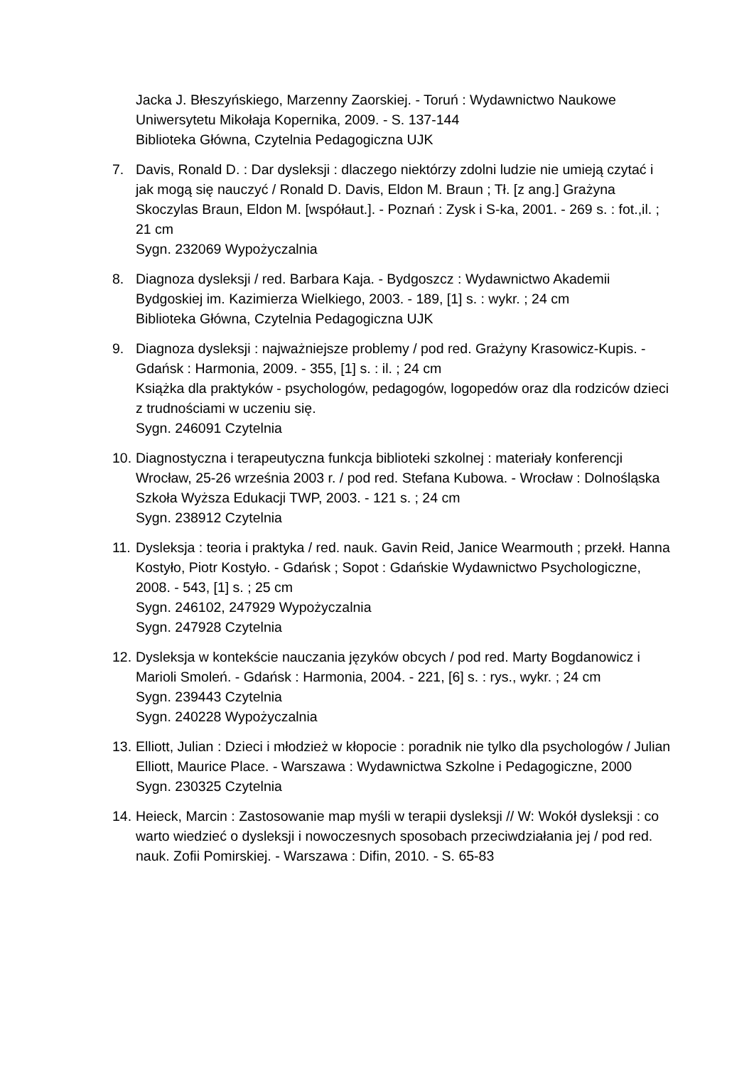Jacka J. Błeszyńskiego, Marzenny Zaorskiej. - Toruń : Wydawnictwo Naukowe Uniwersytetu Mikołaja Kopernika, 2009. - S. 137-144
Biblioteka Główna, Czytelnia Pedagogiczna UJK
7. Davis, Ronald D. : Dar dysleksji : dlaczego niektórzy zdolni ludzie nie umieją czytać i jak mogą się nauczyć / Ronald D. Davis, Eldon M. Braun ; Tł. [z ang.] Grażyna Skoczylas Braun, Eldon M. [współaut.]. - Poznań : Zysk i S-ka, 2001. - 269 s. : fot.,il. ; 21 cm
Sygn. 232069 Wypożyczalnia
8. Diagnoza dysleksji / red. Barbara Kaja. - Bydgoszcz : Wydawnictwo Akademii Bydgoskiej im. Kazimierza Wielkiego, 2003. - 189, [1] s. : wykr. ; 24 cm
Biblioteka Główna, Czytelnia Pedagogiczna UJK
9. Diagnoza dysleksji : najważniejsze problemy / pod red. Grażyny Krasowicz-Kupis. - Gdańsk : Harmonia, 2009. - 355, [1] s. : il. ; 24 cm
Książka dla praktyków - psychologów, pedagogów, logopedów oraz dla rodziców dzieci z trudnościami w uczeniu się.
Sygn. 246091 Czytelnia
10.
Diagnostyczna i terapeutyczna funkcja biblioteki szkolnej : materiały konferencji Wrocław, 25-26 września 2003 r. / pod red. Stefana Kubowa. - Wrocław : Dolnośląska Szkoła Wyższa Edukacji TWP, 2003. - 121 s. ; 24 cm
Sygn. 238912 Czytelnia
11.
Dysleksja : teoria i praktyka / red. nauk. Gavin Reid, Janice Wearmouth ; przekł. Hanna Kostyło, Piotr Kostyło. - Gdańsk ; Sopot : Gdańskie Wydawnictwo Psychologiczne, 2008. - 543, [1] s. ; 25 cm
Sygn. 246102, 247929 Wypożyczalnia
Sygn. 247928 Czytelnia
12.
Dysleksja w kontekście nauczania języków obcych / pod red. Marty Bogdanowicz i Marioli Smoleń. - Gdańsk : Harmonia, 2004. - 221, [6] s. : rys., wykr. ; 24 cm
Sygn. 239443 Czytelnia
Sygn. 240228 Wypożyczalnia
13.
Elliott, Julian : Dzieci i młodzież w kłopocie : poradnik nie tylko dla psychologów / Julian Elliott, Maurice Place. - Warszawa : Wydawnictwa Szkolne i Pedagogiczne, 2000
Sygn. 230325 Czytelnia
14.
Heieck, Marcin : Zastosowanie map myśli w terapii dysleksji // W: Wokół dysleksji : co warto wiedzieć o dysleksji i nowoczesnych sposobach przeciwdziałania jej / pod red. nauk. Zofii Pomirskiej. - Warszawa : Difin, 2010. - S. 65-83